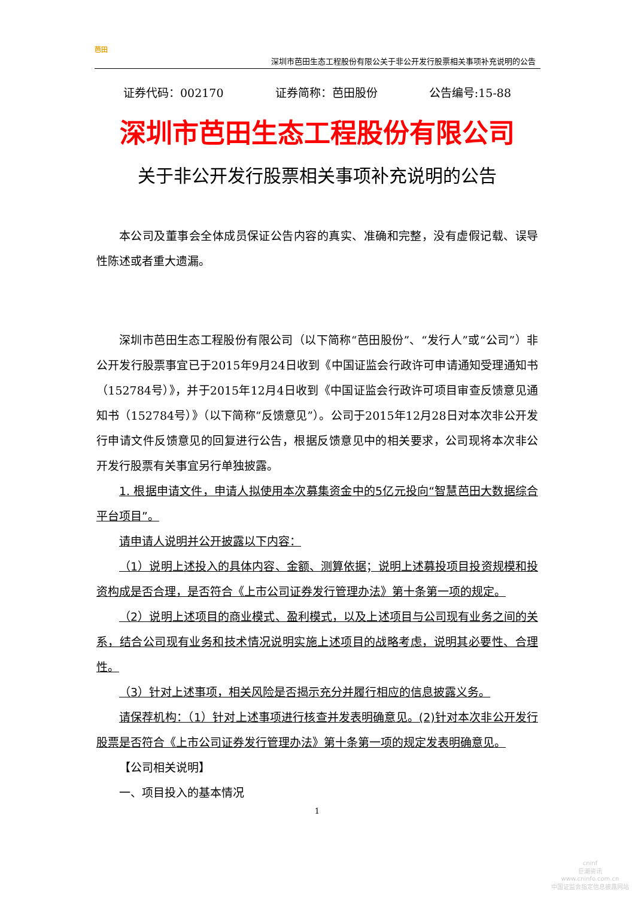芭田
深圳市芭田生态工程股份有限公关于非公开发行股票相关事项补充说明的公告
证券代码：002170 证券简称：芭田股份 公告编号:15-88
深圳市芭田生态工程股份有限公司
关于非公开发行股票相关事项补充说明的公告
本公司及董事会全体成员保证公告内容的真实、准确和完整，没有虚假记载、误导性陈述或者重大遗漏。
深圳市芭田生态工程股份有限公司（以下简称“芭田股份”、“发行人”或“公司”）非公开发行股票事宜已于2015年9月24日收到《中国证监会行政许可申请通知受理通知书（152784号）》，并于2015年12月4日收到《中国证监会行政许可项目审查反馈意见通知书（152784号）》（以下简称“反馈意见”）。公司于2015年12月28日对本次非公开发行申请文件反馈意见的回复进行公告，根据反馈意见中的相关要求，公司现将本次非公开发行股票有关事宜另行单独披露。
1. 根据申请文件，申请人拟使用本次募集资金中的5亿元投向“智慧芭田大数据综合平台项目”。
请申请人说明并公开披露以下内容：
（1）说明上述投入的具体内容、金额、测算依据；说明上述募投项目投资规模和投资构成是否合理，是否符合《上市公司证券发行管理办法》第十条第一项的规定。
（2）说明上述项目的商业模式、盈利模式，以及上述项目与公司现有业务之间的关系，结合公司现有业务和技术情况说明实施上述项目的战略考虑，说明其必要性、合理性。
（3）针对上述事项，相关风险是否揭示充分并履行相应的信息披露义务。
请保荐机构：（1）针对上述事项进行核查并发表明确意见。(2)针对本次非公开发行股票是否符合《上市公司证券发行管理办法》第十条第一项的规定发表明确意见。
【公司相关说明】
一、项目投入的基本情况
1
cninf
巨潮资讯
www.cninfo.com.cn
中国证监会指定信息披露网站